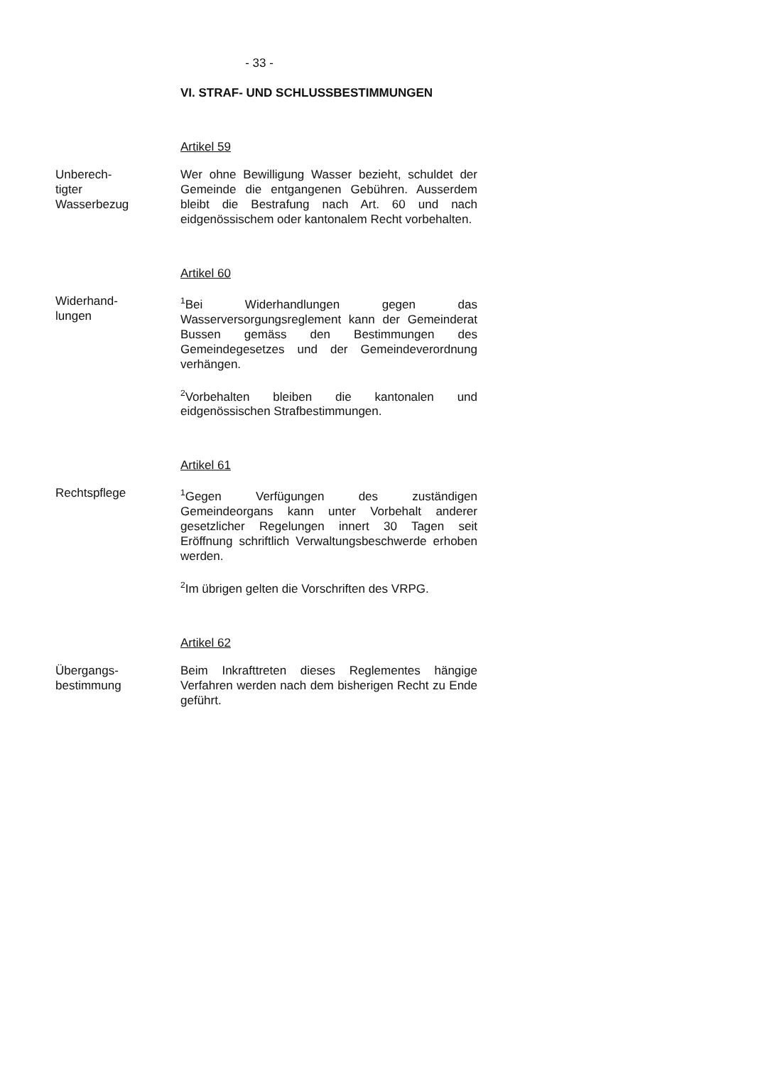- 33 -
VI. STRAF- UND SCHLUSSBESTIMMUNGEN
Artikel 59
Unberech-
tigter
Wasserbezug
Wer ohne Bewilligung Wasser bezieht, schuldet der Gemeinde die entgangenen Gebühren. Ausserdem bleibt die Bestrafung nach Art. 60 und nach eidgenössischem oder kantonalem Recht vorbehalten.
Artikel 60
Widerhand-
lungen
<sup>1</sup> Bei Widerhandlungen gegen das Wasserversorgungsreglement kann der Gemeinderat Bussen gemäss den Bestimmungen des Gemeindegesetzes und der Gemeindeverordnung verhängen.
<sup>2</sup> Vorbehalten bleiben die kantonalen und eidgenössischen Strafbestimmungen.
Artikel 61
Rechtspflege
<sup>1</sup> Gegen Verfügungen des zuständigen Gemeindeorgans kann unter Vorbehalt anderer gesetzlicher Regelungen innert 30 Tagen seit Eröffnung schriftlich Verwaltungsbeschwerde erhoben werden.
<sup>2</sup> Im übrigen gelten die Vorschriften des VRPG.
Artikel 62
Übergangs-
bestimmung
Beim Inkrafttreten dieses Reglementes hängige Verfahren werden nach dem bisherigen Recht zu Ende geführt.